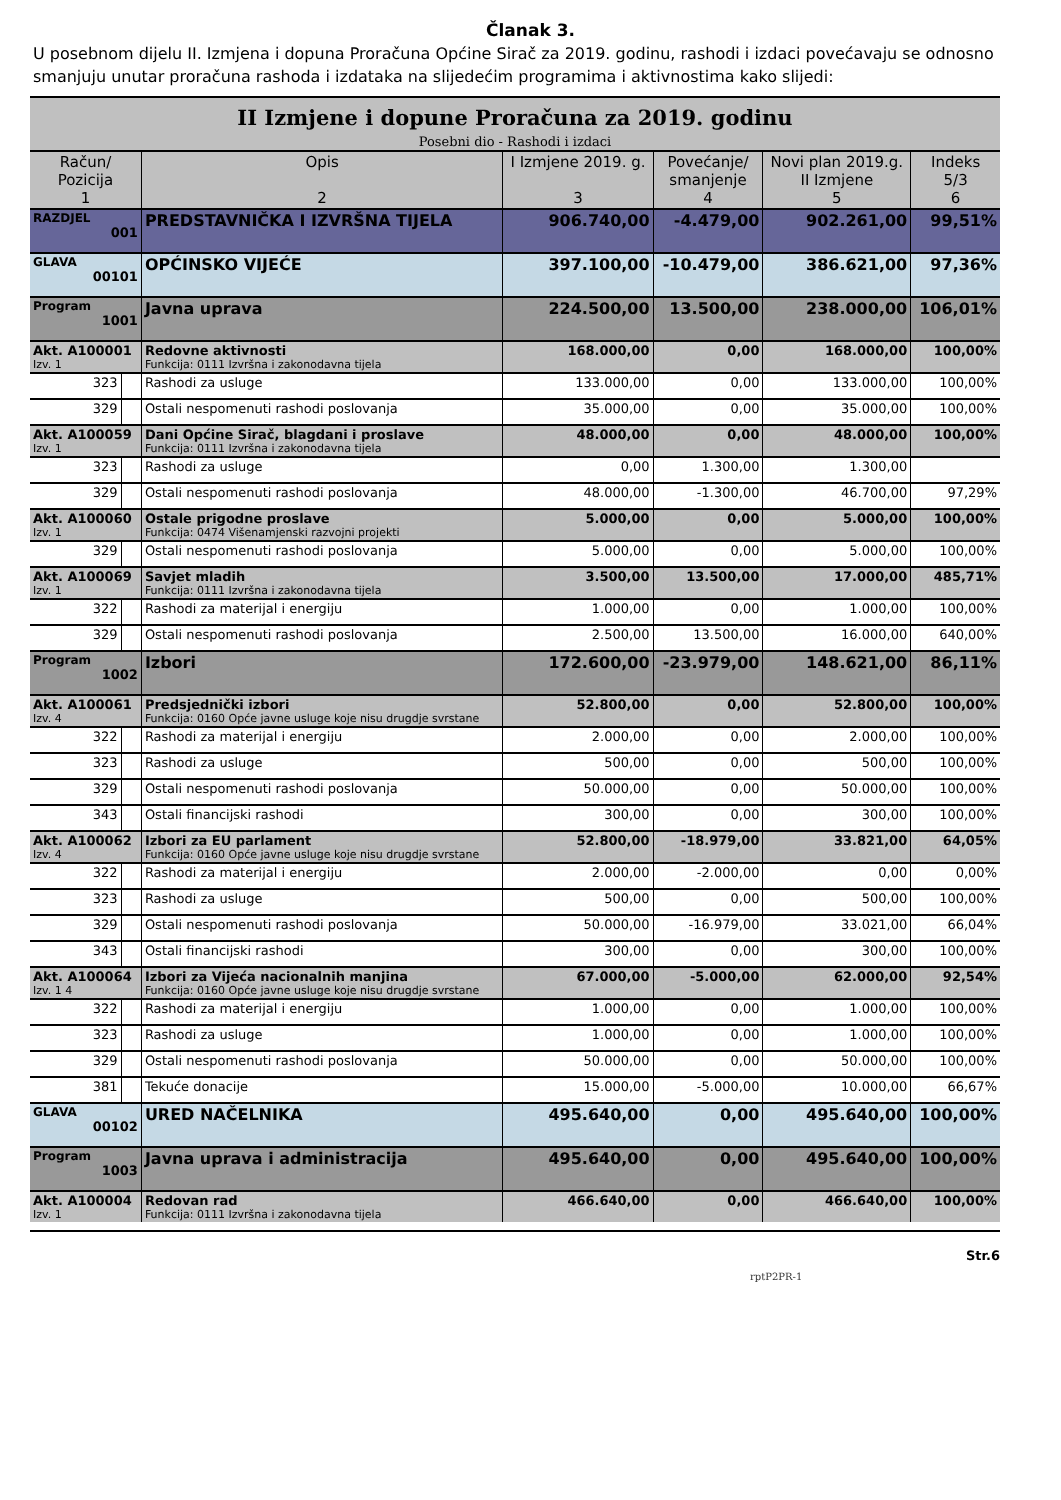Članak 3.
U posebnom dijelu II. Izmjena i dopuna Proračuna Općine Sirač za 2019. godinu, rashodi i izdaci povećavaju se odnosno smanjuju unutar proračuna rashoda i izdataka na slijedećim programima i aktivnostima kako slijedi:
| II Izmjene i dopune Proračuna za 2019. godinu Posebni dio - Rashodi i izdaci | | | | | | |
| Račun/ Pozicija 1 | | Opis 2 | I Izmjene 2019. g. 3 | Povećanje/ smanjenje 4 | Novi plan 2019.g. II Izmjene 5 | Indeks 5/3 6 |
| RAZDJEL 001 | | PREDSTAVNIČKA I IZVRŠNA TIJELA | 906.740,00 | -4.479,00 | 902.261,00 | 99,51% |
| GLAVA 00101 | | OPĆINSKO VIJEĆE | 397.100,00 | -10.479,00 | 386.621,00 | 97,36% |
| Program 1001 | | Javna uprava | 224.500,00 | 13.500,00 | 238.000,00 | 106,01% |
| Akt. A100001 Izv. 1 | | Redovne aktivnosti Funkcija: 0111 Izvršna i zakonodavna tijela | 168.000,00 | 0,00 | 168.000,00 | 100,00% |
| 323 | | Rashodi za usluge | 133.000,00 | 0,00 | 133.000,00 | 100,00% |
| 329 | | Ostali nespomenuti rashodi poslovanja | 35.000,00 | 0,00 | 35.000,00 | 100,00% |
| Akt. A100059 Izv. 1 | | Dani Općine Sirač, blagdani i proslave Funkcija: 0111 Izvršna i zakonodavna tijela | 48.000,00 | 0,00 | 48.000,00 | 100,00% |
| 323 | | Rashodi za usluge | 0,00 | 1.300,00 | 1.300,00 | |
| 329 | | Ostali nespomenuti rashodi poslovanja | 48.000,00 | -1.300,00 | 46.700,00 | 97,29% |
| Akt. A100060 Izv. 1 | | Ostale prigodne proslave Funkcija: 0474 Višenamjenski razvojni projekti | 5.000,00 | 0,00 | 5.000,00 | 100,00% |
| 329 | | Ostali nespomenuti rashodi poslovanja | 5.000,00 | 0,00 | 5.000,00 | 100,00% |
| Akt. A100069 Izv. 1 | | Savjet mladih Funkcija: 0111 Izvršna i zakonodavna tijela | 3.500,00 | 13.500,00 | 17.000,00 | 485,71% |
| 322 | | Rashodi za materijal i energiju | 1.000,00 | 0,00 | 1.000,00 | 100,00% |
| 329 | | Ostali nespomenuti rashodi poslovanja | 2.500,00 | 13.500,00 | 16.000,00 | 640,00% |
| Program 1002 | | Izbori | 172.600,00 | -23.979,00 | 148.621,00 | 86,11% |
| Akt. A100061 Izv. 4 | | Predsjednički izbori Funkcija: 0160 Opće javne usluge koje nisu drugdje svrstane | 52.800,00 | 0,00 | 52.800,00 | 100,00% |
| 322 | | Rashodi za materijal i energiju | 2.000,00 | 0,00 | 2.000,00 | 100,00% |
| 323 | | Rashodi za usluge | 500,00 | 0,00 | 500,00 | 100,00% |
| 329 | | Ostali nespomenuti rashodi poslovanja | 50.000,00 | 0,00 | 50.000,00 | 100,00% |
| 343 | | Ostali financijski rashodi | 300,00 | 0,00 | 300,00 | 100,00% |
| Akt. A100062 Izv. 4 | | Izbori za EU parlament Funkcija: 0160 Opće javne usluge koje nisu drugdje svrstane | 52.800,00 | -18.979,00 | 33.821,00 | 64,05% |
| 322 | | Rashodi za materijal i energiju | 2.000,00 | -2.000,00 | 0,00 | 0,00% |
| 323 | | Rashodi za usluge | 500,00 | 0,00 | 500,00 | 100,00% |
| 329 | | Ostali nespomenuti rashodi poslovanja | 50.000,00 | -16.979,00 | 33.021,00 | 66,04% |
| 343 | | Ostali financijski rashodi | 300,00 | 0,00 | 300,00 | 100,00% |
| Akt. A100064 Izv. 1 4 | | Izbori za Vijeća nacionalnih manjina Funkcija: 0160 Opće javne usluge koje nisu drugdje svrstane | 67.000,00 | -5.000,00 | 62.000,00 | 92,54% |
| 322 | | Rashodi za materijal i energiju | 1.000,00 | 0,00 | 1.000,00 | 100,00% |
| 323 | | Rashodi za usluge | 1.000,00 | 0,00 | 1.000,00 | 100,00% |
| 329 | | Ostali nespomenuti rashodi poslovanja | 50.000,00 | 0,00 | 50.000,00 | 100,00% |
| 381 | | Tekuće donacije | 15.000,00 | -5.000,00 | 10.000,00 | 66,67% |
| GLAVA 00102 | | URED NAČELNIKA | 495.640,00 | 0,00 | 495.640,00 | 100,00% |
| Program 1003 | | Javna uprava i administracija | 495.640,00 | 0,00 | 495.640,00 | 100,00% |
| Akt. A100004 Izv. 1 | | Redovan rad Funkcija: 0111 Izvršna i zakonodavna tijela | 466.640,00 | 0,00 | 466.640,00 | 100,00% |
Str.6
rptP2PR-1